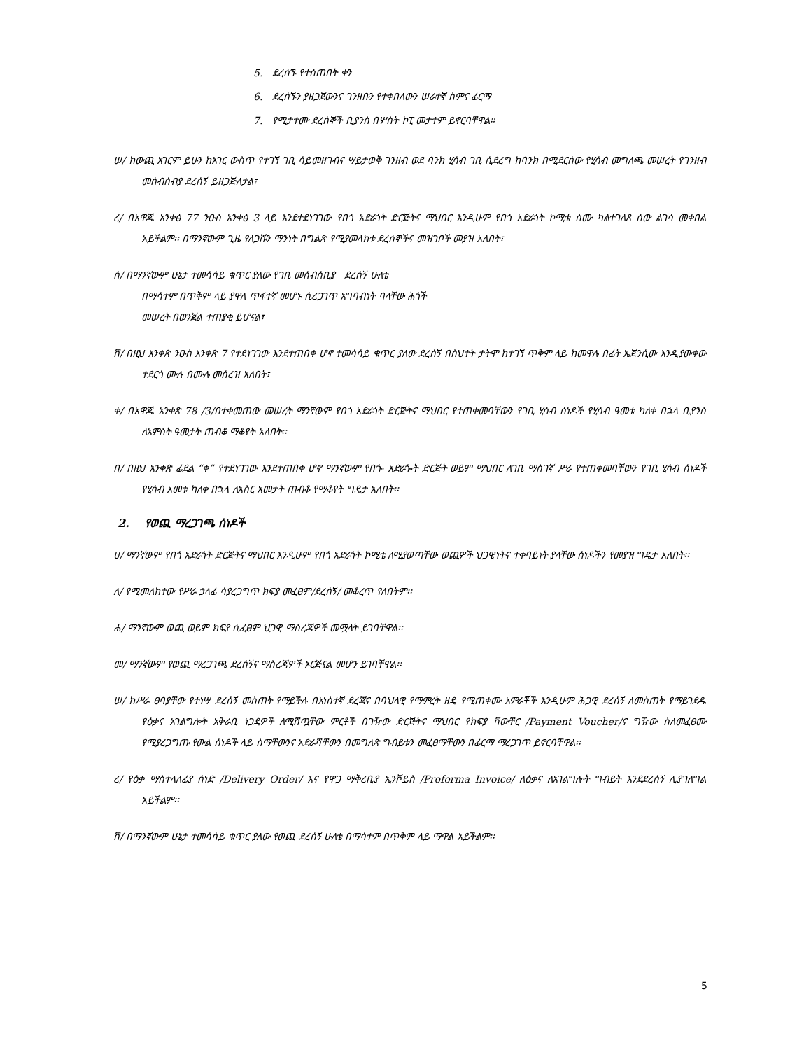5. ደረሰኙ የተሰጠበት ቀን
6. ደረሰኙን ያዘጋጀውንና ገንዘቡን የተቀበለውን ሠራተኛ ስምና ፊርማ
7. የሚታተሙ ደረሰኞች ቢያንስ በሦስት ኮፒ መታተም ይኖርባቸዋል።
ሠ/ ከውጪ አገርም ይሁን ከአገር ውስጥ የተገኘ ገቢ ሳይመዘገብና ሣይታወቅ ገንዘብ ወደ ባንክ ሂሳብ ገቢ ሲደረግ ከባንክ በሚደርሰው የሂሳብ መግለጫ መሠረት የገንዘብ መሰብሰብያ ደረሰኝ ይዘጋጅለታል፣
ረ/ በአዋጁ አንቀፅ 77 ንዑስ አንቀፅ 3 ላይ እንደተደነገገው የበጎ አድራጎት ድርጅትና ማህበር እንዲሁም የበጎ አድራጎት ኮሚቴ ስሙ ካልተገለጸ ሰው ልገሳ መቀበል አይችልም፡፡ በማንኛውም ጊዜ የለጋሹን ማንነት በግልጽ የሚያመላክቱ ደረሰኞችና መዝገቦች መያዝ አለበት፣
ሰ/ በማንኛውም ሁኔታ ተመሳሳይ ቁጥር ያለው የገቢ መሰብሰቢያ ደረሰኝ ሁለቴ
በማሳተም በጥቅም ላይ ያዋለ ጥፋተኛ መሆኑ ሲረጋገጥ አግባብነት ባላቸው ሕጎች
መሠረት በወንጀል ተጠያቂ ይሆናል፣
ሸ/ በዚህ አንቀጽ ንዑስ አንቀጽ 7 የተደነገገው እንደተጠበቀ ሆኖ ተመሳሳይ ቁጥር ያለው ደረሰኝ በስህተት ታትሞ ከተገኘ ጥቅም ላይ ከመዋሉ በፊት ኤጀንሲው እንዲያውቀው ተደርጎ ሙሉ በሙሉ መሰረዝ አለበት፣
ቀ/ በአዋጁ አንቀጽ 78 /3/በተቀመጠው መሠረት ማንኛውም የበጎ አድራጎት ድርጅትና ማህበር የተጠቀመባቸውን የገቢ ሂሳብ ሰነዶች የሂሳብ ዓመቱ ካለቀ በኋላ ቢያንስ ለአምስት ዓመታት ጠብቆ ማቆየት አለበት፡፡
በ/ በዚህ አንቀጽ ፊደል “ቀ” የተደነገገው እንደተጠበቀ ሆኖ ማንኛውም የበጐ አድራጐት ድርጅት ወይም ማህበር ለገቢ ማስገኛ ሥራ የተጠቀመባቸውን የገቢ ሂሳብ ሰነዶች የሂሳብ አመቱ ካለቀ በኋላ ለአስር አመታት ጠብቆ የማቆየት ግዴታ አለበት፡፡
2. የወጪ ማረጋገጫ ሰነዶች
ሀ/ ማንኛውም የበጎ አድራጎት ድርጅትና ማህበር እንዲሁም የበጎ አድራጎት ኮሚቴ ለሚያወጣቸው ወጪዎች ህጋዊነትና ተቀባይነት ያላቸው ሰነዶችን የመያዝ ግዴታ አለበት፡፡
ለ/ የሚመለከተው የሥራ ኃላፊ ሳያረጋግጥ ክፍያ መፈፀም/ደረሰኝ/ መቆረጥ የለበትም፡፡
ሐ/ ማንኛውም ወጪ ወይም ክፍያ ሲፈፀም ህጋዊ ማስረጃዎች መሟላት ይገባቸዋል፡፡
መ/ ማንኛውም የወጪ ማረጋገጫ ደረሰኝና ማስረጃዎች ኦርጅናል መሆን ይገባቸዋል፡፡
ሠ/ ከሥራ ፀባያቸው የተነሣ ደረሰኝ መስጠት የማይችሉ በአነስተኛ ደረጃና በባህላዊ የማምረት ዘዴ የሚጠቀሙ አምራቾች እንዲሁም ሕጋዊ ደረሰኝ ለመስጠት የማይገደዱ የዕቃና አገልግሎት አቅራቢ ነጋዴዎች ለሚሸጧቸው ምርቶች በገዥው ድርጅትና ማህበር የክፍያ ቫውቸር /Payment Voucher/ና ግዥው ስለመፈፀሙ የሚያረጋግጡ የውል ሰነዶች ላይ ስማቸውንና አድራሻቸውን በመግለጽ ግብይቱን መፈፀማቸውን በፊርማ ማረጋገጥ ይኖርባቸዋል፡፡
ረ/ የዕቃ ማስተላለፊያ ሰነድ /Delivery Order/ እና የዋጋ ማቅረቢያ ኢንቮይስ /Proforma Invoice/ ለዕቃና ለአገልግሎት ግብይት እንደደረሰኝ ሊያገለግል አይችልም፡፡
ሸ/ በማንኛውም ሁኔታ ተመሳሳይ ቁጥር ያለው የወጪ ደረሰኝ ሁለቴ በማሳተም በጥቅም ላይ ማዋል አይችልም፡፡
5